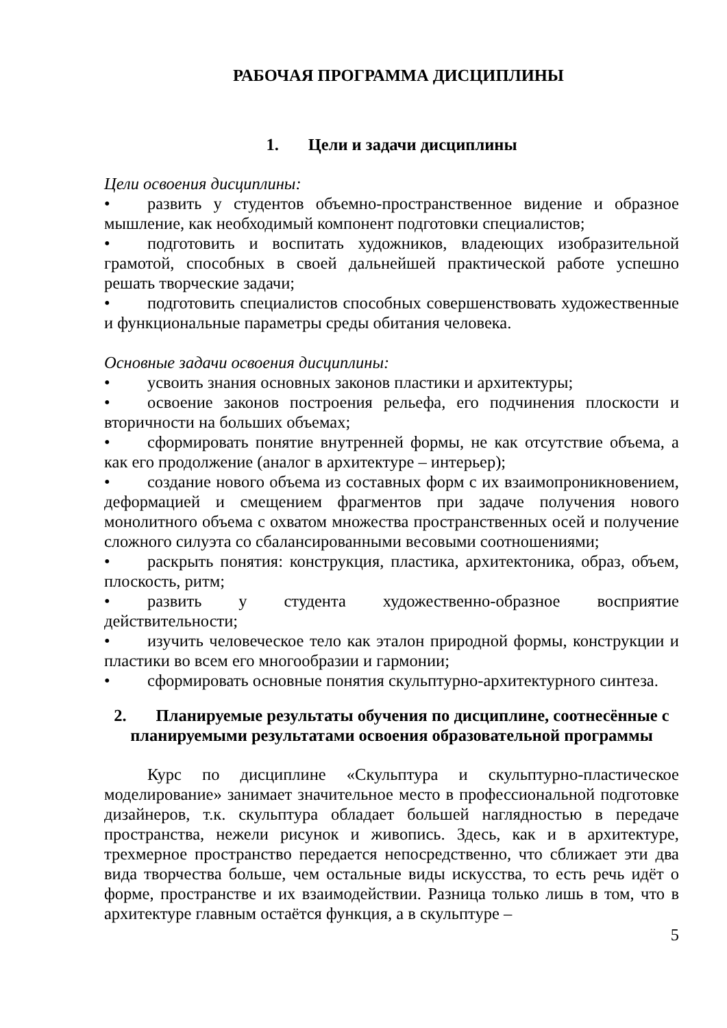РАБОЧАЯ ПРОГРАММА ДИСЦИПЛИНЫ
1. Цели и задачи дисциплины
Цели освоения дисциплины:
• развить у студентов объемно-пространственное видение и образное мышление, как необходимый компонент подготовки специалистов;
• подготовить и воспитать художников, владеющих изобразительной грамотой, способных в своей дальнейшей практической работе успешно решать творческие задачи;
• подготовить специалистов способных совершенствовать художественные и функциональные параметры среды обитания человека.
Основные задачи освоения дисциплины:
• усвоить знания основных законов пластики и архитектуры;
• освоение законов построения рельефа, его подчинения плоскости и вторичности на больших объемах;
• сформировать понятие внутренней формы, не как отсутствие объема, а как его продолжение (аналог в архитектуре – интерьер);
• создание нового объема из составных форм с их взаимопроникновением, деформацией и смещением фрагментов при задаче получения нового монолитного объема с охватом множества пространственных осей и получение сложного силуэта со сбалансированными весовыми соотношениями;
• раскрыть понятия: конструкция, пластика, архитектоника, образ, объем, плоскость, ритм;
• развить у студента художественно-образное восприятие действительности;
• изучить человеческое тело как эталон природной формы, конструкции и пластики во всем его многообразии и гармонии;
• сформировать основные понятия скульптурно-архитектурного синтеза.
2. Планируемые результаты обучения по дисциплине, соотнесённые с планируемыми результатами освоения образовательной программы
Курс по дисциплине «Скульптура и скульптурно-пластическое моделирование» занимает значительное место в профессиональной подготовке дизайнеров, т.к. скульптура обладает большей наглядностью в передаче пространства, нежели рисунок и живопись. Здесь, как и в архитектуре, трехмерное пространство передается непосредственно, что сближает эти два вида творчества больше, чем остальные виды искусства, то есть речь идёт о форме, пространстве и их взаимодействии. Разница только лишь в том, что в архитектуре главным остаётся функция, а в скульптуре –
5